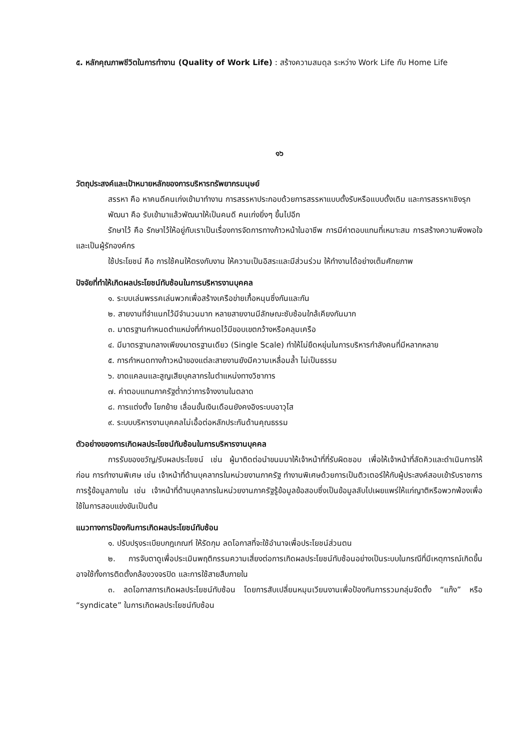๕. หลักคุณภาพชีวิตในการทำงาน (Quality of Work Life) : สร้างความสมดุล ระหว่าง Work Life กับ Home Life
๑๖
วัตถุประสงค์และเป้าหมายหลักของการบริหารทรัพยากรมนุษย์
สรรหา คือ หาคนดีคนเก่งเข้ามาทำงาน การสรรหาประกอบด้วยการสรรหาแบบตั้งรับหรือแบบดั้งเดิม และการสรรหาเชิงรุก
พัฒนา คือ รับเข้ามาแล้วพัฒนาให้เป็นคนดี คนเก่งยิ่งๆ ขึ้นไปอีก
รักษาไว้ คือ รักษาไว้ให้อยู่กับเราเป็นเรื่องการจัดการทางก้าวหน้าในอาชีพ การมีค่าตอบแทนที่เหมาะสม การสร้างความพึงพอใจและเป็นผู้รักองค์กร
ใช้ประโยชน์ คือ การใช้คนให้ตรงกับงาน ให้ความเป็นอิสระและมีส่วนร่วม ให้ทำงานได้อย่างเต็มศักยภาพ
ปัจจัยที่ทำให้เกิดผลประโยชน์ทับซ้อนในการบริหารงานบุคคล
๑. ระบบเล่นพรรคเล่นพวกเพื่อสร้างเครือข่ายเกื้อหนุนซึ่งกันและกัน
๒. สายงานที่จำแนกไว้มีจำนวนมาก หลายสายงานมีลักษณะซับซ้อนใกล้เคียงกันมาก
๓. มาตรฐานกำหนดตำแหน่งที่กำหนดไว้มีขอบเขตกว้างหรือคลุมเครือ
๔. มีมาตรฐานกลางเพียงมาตรฐานเดียว (Single Scale) ทำให้ไม่ยืดหยุ่นในการบริหารกำลังคนที่มีหลากหลาย
๕. การกำหนดทางก้าวหน้าของแต่ละสายงานยังมีความเหลื่อมล้ำ ไม่เป็นธรรม
๖. ขาดแคลนและสูญเสียบุคลากรในตำแหน่งทางวิชาการ
๗. ค่าตอบแทนภาครัฐต่ำกว่าการจ้างงานในตลาด
๘. การแต่งตั้ง โยกย้าย เลื่อนขั้นเงินเดือนยังคงอิงระบบอาวุโส
๙. ระบบบริหารงานบุคคลไม่เอื้อต่อหลักประกันด้านคุณธรรม
ตัวอย่างของการเกิดผลประโยชน์ทับซ้อนในการบริหารงานบุคคล
การรับของขวัญ/รับผลประโยชน์ เช่น ผู้มาติดต่อนำขนมมาให้เจ้าหน้าที่ที่รับผิดชอบ เพื่อให้เจ้าหน้าที่ลัดคิวและดำเนินการให้ก่อน การทำงานพิเศษ เช่น เจ้าหน้าที่ด้านบุคลากรในหน่วยงานภาครัฐ ทำงานพิเศษด้วยการเป็นติวเตอร์ให้กับผู้ประสงค์สอบเข้ารับราชการ การรู้ข้อมูลภายใน เช่น เจ้าหน้าที่ด้านบุคลากรในหน่วยงานภาครัฐรู้ข้อมูลข้อสอบซึ่งเป็นข้อมูลลับไปเผยแพร่ให้แก่ญาติหรือพวกพ้องเพื่อใช้ในการสอบแข่งขันเป็นต้น
แนวทางการป้องกันการเกิดผลประโยชน์ทับซ้อน
๑. ปรับปรุงระเบียบกฎเกณฑ์ ให้รัดกุม ลดโอกาสที่จะใช้อำนาจเพื่อประโยชน์ส่วนตน
๒. การจับตาดูเพื่อประเมินพฤติกรรมความเสี่ยงต่อการเกิดผลประโยชน์ทับซ้อนอย่างเป็นระบบในกรณีที่มีเหตุการณ์เกิดขึ้น อาจใช้ทั้งการติดตั้งกล้องวงจรปิด และการใช้สายสืบภายใน
๓. ลดโอกาสการเกิดผลประโยชน์ทับซ้อน โดยการสับเปลี่ยนหมุนเวียนงานเพื่อป้องกันการรวมกลุ่มจัดตั้ง “แก๊ง” หรือ “syndicate” ในการเกิดผลประโยชน์ทับซ้อน